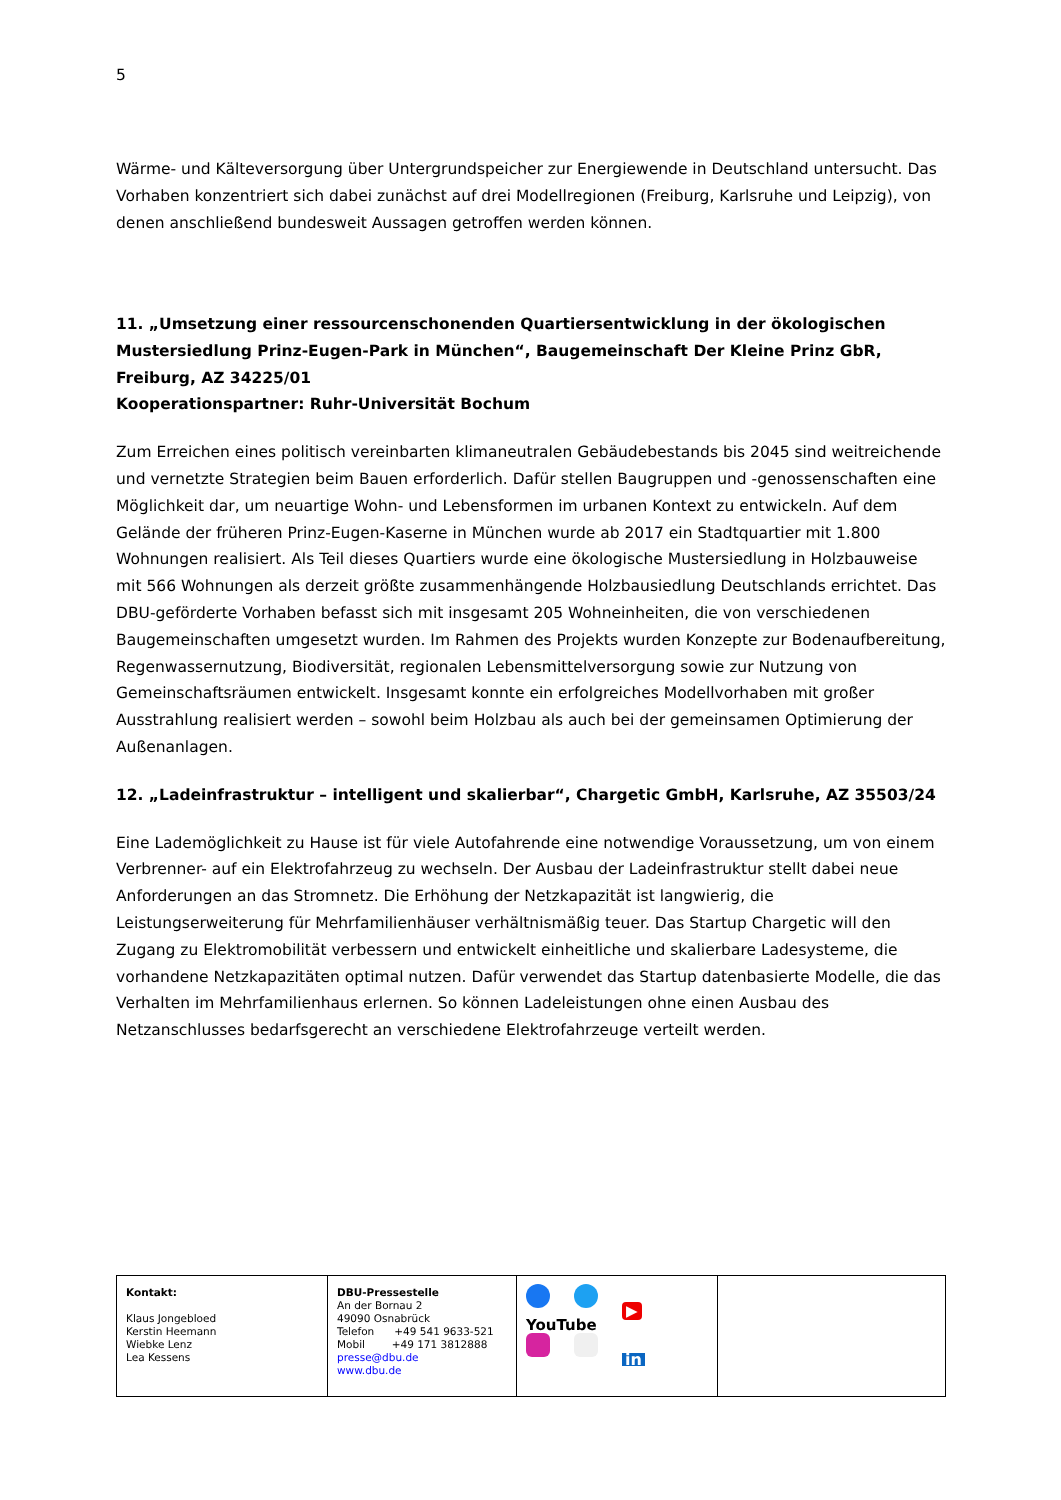5
Wärme- und Kälteversorgung über Untergrundspeicher zur Energiewende in Deutschland untersucht. Das Vorhaben konzentriert sich dabei zunächst auf drei Modellregionen (Freiburg, Karlsruhe und Leipzig), von denen anschließend bundesweit Aussagen getroffen werden können.
11. „Umsetzung einer ressourcenschonenden Quartiersentwicklung in der ökologischen Mustersiedlung Prinz-Eugen-Park in München“, Baugemeinschaft Der Kleine Prinz GbR, Freiburg, AZ 34225/01
Kooperationspartner: Ruhr-Universität Bochum
Zum Erreichen eines politisch vereinbarten klimaneutralen Gebäudebestands bis 2045 sind weitreichende und vernetzte Strategien beim Bauen erforderlich. Dafür stellen Baugruppen und -genossenschaften eine Möglichkeit dar, um neuartige Wohn- und Lebensformen im urbanen Kontext zu entwickeln. Auf dem Gelände der früheren Prinz-Eugen-Kaserne in München wurde ab 2017 ein Stadtquartier mit 1.800 Wohnungen realisiert. Als Teil dieses Quartiers wurde eine ökologische Mustersiedlung in Holzbauweise mit 566 Wohnungen als derzeit größte zusammenhängende Holzbausiedlung Deutschlands errichtet. Das DBU-geförderte Vorhaben befasst sich mit insgesamt 205 Wohneinheiten, die von verschiedenen Baugemeinschaften umgesetzt wurden. Im Rahmen des Projekts wurden Konzepte zur Bodenaufbereitung, Regenwassernutzung, Biodiversität, regionalen Lebensmittelversorgung sowie zur Nutzung von Gemeinschaftsräumen entwickelt. Insgesamt konnte ein erfolgreiches Modellvorhaben mit großer Ausstrahlung realisiert werden – sowohl beim Holzbau als auch bei der gemeinsamen Optimierung der Außenanlagen.
12. „Ladeinfrastruktur – intelligent und skalierbar“, Chargetic GmbH, Karlsruhe, AZ 35503/24
Eine Lademöglichkeit zu Hause ist für viele Autofahrende eine notwendige Voraussetzung, um von einem Verbrenner- auf ein Elektrofahrzeug zu wechseln. Der Ausbau der Ladeinfrastruktur stellt dabei neue Anforderungen an das Stromnetz. Die Erhöhung der Netzkapazität ist langwierig, die Leistungserweiterung für Mehrfamilienhäuser verhältnismäßig teuer. Das Startup Chargetic will den Zugang zu Elektromobilität verbessern und entwickelt einheitliche und skalierbare Ladesysteme, die vorhandene Netzkapazitäten optimal nutzen. Dafür verwendet das Startup datenbasierte Modelle, die das Verhalten im Mehrfamilienhaus erlernen. So können Ladeleistungen ohne einen Ausbau des Netzanschlusses bedarfsgerecht an verschiedene Elektrofahrzeuge verteilt werden.
| Kontakt: Klaus Jongebloed Kerstin Heemann Wiebke Lenz Lea Kessens | DBU-Pressestelle An der Bornau 2 49090 Osnabrück Telefon +49 541 9633-521 Mobil +49 171 3812888 presse@dbu.de www.dbu.de | ▶ YouTube in | |